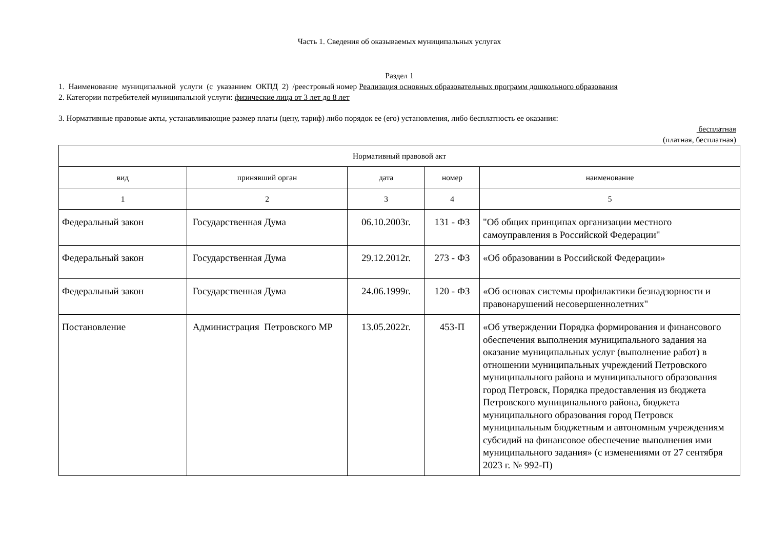Часть 1. Сведения об оказываемых муниципальных услугах
Раздел 1
1. Наименование муниципальной услуги (с указанием ОКПД 2) /реестровый номер Реализация основных образовательных программ дошкольного образования
2. Категории потребителей муниципальной услуги: физические лица от 3 лет до 8 лет
3. Нормативные правовые акты, устанавливающие размер платы (цену, тариф) либо порядок ее (его) установления, либо бесплатность ее оказания:
бесплатная
(платная, бесплатная)
| Нормативный правовой акт | | | | |
| --- | --- | --- | --- | --- |
| вид | принявший орган | дата | номер | наименование |
| 1 | 2 | 3 | 4 | 5 |
| Федеральный закон | Государственная Дума | 06.10.2003г. | 131 - ФЗ | "Об общих принципах организации местного самоуправления в Российской Федерации" |
| Федеральный закон | Государственная Дума | 29.12.2012г. | 273 - ФЗ | «Об образовании в Российской Федерации» |
| Федеральный закон | Государственная Дума | 24.06.1999г. | 120 - ФЗ | «Об основах системы профилактики безнадзорности и правонарушений несовершеннолетних" |
| Постановление | Администрация Петровского МР | 13.05.2022г. | 453-П | «Об утверждении Порядка формирования и финансового обеспечения выполнения муниципального задания на оказание муниципальных услуг (выполнение работ) в отношении муниципальных учреждений Петровского муниципального района и муниципального образования город Петровск, Порядка предоставления из бюджета Петровского муниципального района, бюджета муниципального образования город Петровск муниципальным бюджетным и автономным учреждениям субсидий на финансовое обеспечение выполнения ими муниципального задания» (с изменениями от 27 сентября 2023 г. № 992-П) |